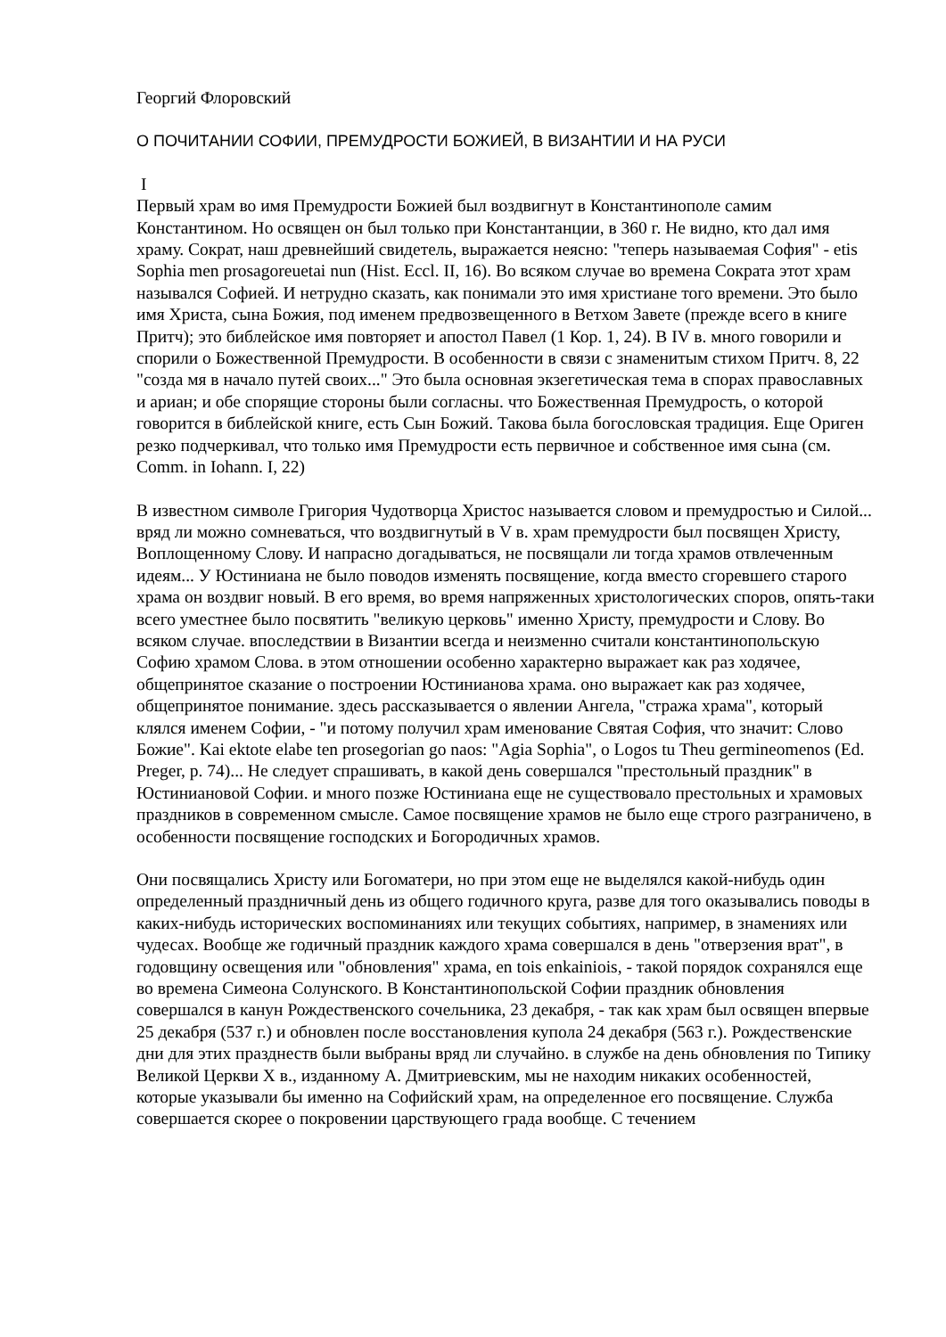Георгий Флоровский
О ПОЧИТАНИИ СОФИИ, ПРЕМУДРОСТИ БОЖИЕЙ, В ВИЗАНТИИ И НА РУСИ
I
Первый храм во имя Премудрости Божией был воздвигнут в Константинополе самим Константином. Но освящен он был только при Константанции, в 360 г. Не видно, кто дал имя храму. Сократ, наш древнейший свидетель, выражается неясно: "теперь называемая София" - etis Sophia men prosagoreuetai nun (Hist. Eccl. II, 16). Во всяком случае во времена Сократа этот храм назывался Софией. И нетрудно сказать, как понимали это имя христиане того времени. Это было имя Христа, сына Божия, под именем предвозвещенного в Ветхом Завете (прежде всего в книге Притч); это библейское имя повторяет и апостол Павел (1 Кор. 1, 24). В IV в. много говорили и спорили о Божественной Премудрости. В особенности в связи с знаменитым стихом Притч. 8, 22 "созда мя в начало путей своих..." Это была основная экзегетическая тема в спорах православных и ариан; и обе спорящие стороны были согласны. что Божественная Премудрость, о которой говорится в библейской книге, есть Сын Божий. Такова была богословская традиция. Еще Ориген резко подчеркивал, что только имя Премудрости есть первичное и собственное имя сына (см. Comm. in Iohann. I, 22)
В известном символе Григория Чудотворца Христос называется словом и премудростью и Силой... вряд ли можно сомневаться, что воздвигнутый в V в. храм премудрости был посвящен Христу, Воплощенному Слову. И напрасно догадываться, не посвящали ли тогда храмов отвлеченным идеям... У Юстиниана не было поводов изменять посвящение, когда вместо сгоревшего старого храма он воздвиг новый. В его время, во время напряженных христологических споров, опять-таки всего уместнее было посвятить "великую церковь" именно Христу, премудрости и Слову. Во всяком случае. впоследствии в Византии всегда и неизменно считали константинопольскую Софию храмом Слова. в этом отношении особенно характерно выражает как раз ходячее, общепринятое сказание о построении Юстинианова храма. оно выражает как раз ходячее, общепринятое понимание. здесь рассказывается о явлении Ангела, "стража храма", который клялся именем Софии, - "и потому получил храм именование Святая София, что значит: Слово Божие". Kai ektote elabe ten prosegorian go naos: "Agia Sophia", o Logos tu Theu germineomenos (Ed. Preger, p. 74)... Не следует спрашивать, в какой день совершался "престольный праздник" в Юстиниановой Софии. и много позже Юстиниана еще не существовало престольных и храмовых праздников в современном смысле. Самое посвящение храмов не было еще строго разграничено, в особенности посвящение господских и Богородичных храмов.
Они посвящались Христу или Богоматери, но при этом еще не выделялся какой-нибудь один определенный праздничный день из общего годичного круга, разве для того оказывались поводы в каких-нибудь исторических воспоминаниях или текущих событиях, например, в знамениях или чудесах. Вообще же годичный праздник каждого храма совершался в день "отверзения врат", в годовщину освещения или "обновления" храма, en tois enkainiois, - такой порядок сохранялся еще во времена Симеона Солунского. В Константинопольской Софии праздник обновления совершался в канун Рождественского сочельника, 23 декабря, - так как храм был освящен впервые 25 декабря (537 г.) и обновлен после восстановления купола 24 декабря (563 г.). Рождественские дни для этих празднеств были выбраны вряд ли случайно. в службе на день обновления по Типику Великой Церкви X в., изданному А. Дмитриевским, мы не находим никаких особенностей, которые указывали бы именно на Софийский храм, на определенное его посвящение. Служба совершается скорее о покровении царствующего града вообще. С течением